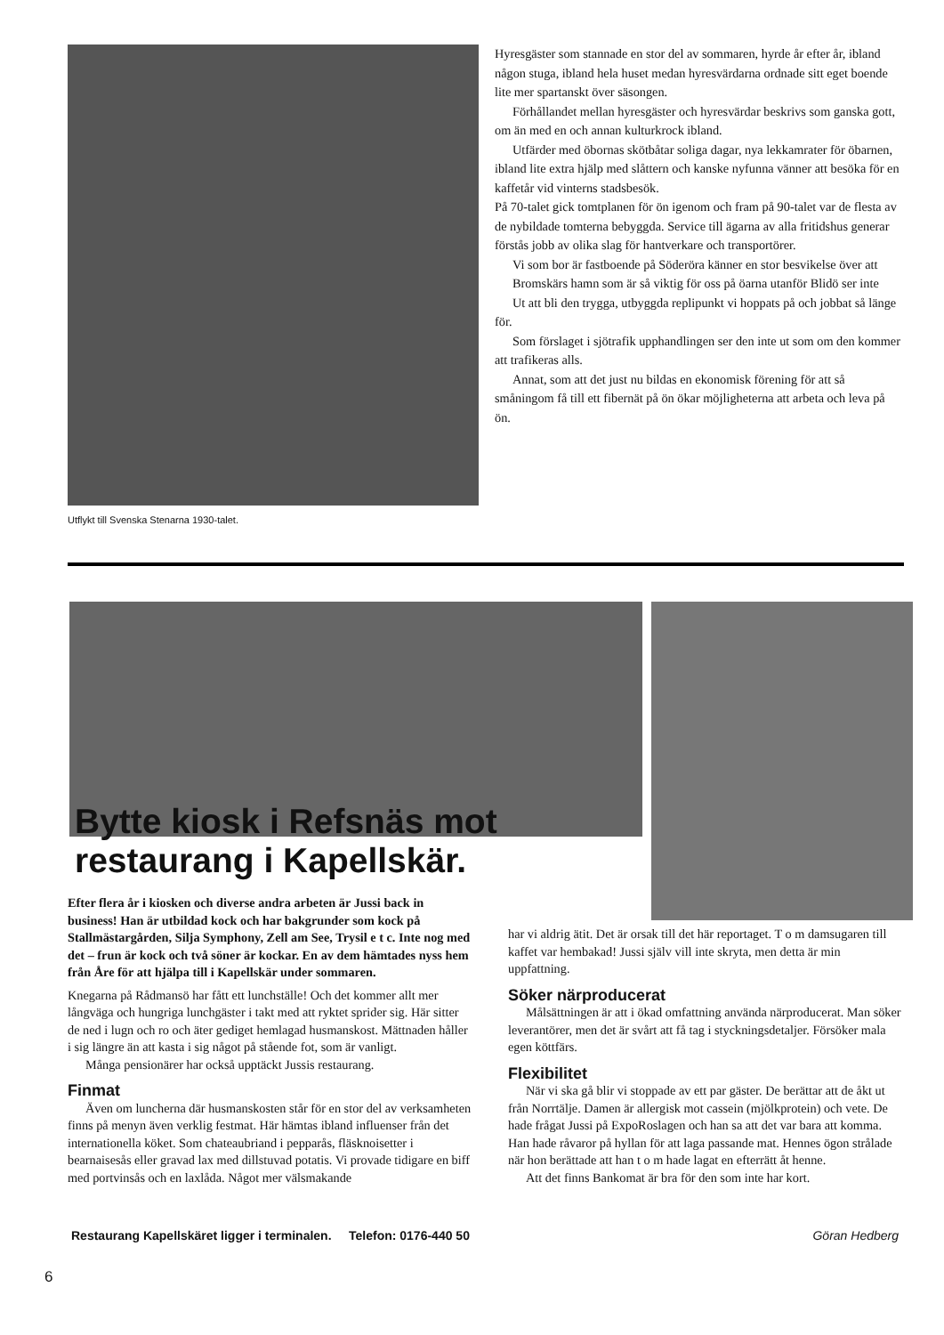Utflykt till Svenska Stenarna 1930-talet.
Hyresgäster som stannade en stor del av sommaren, hyrde år efter år, ibland någon stuga, ibland hela huset medan hyresvärdarna ordnade sitt eget boende lite mer spartanskt över säsongen.
Förhållandet mellan hyresgäster och hyresvärdar beskrivs som ganska gott, om än med en och annan kulturkrock ibland.
Utfärder med öbornas skötbåtar soliga dagar, nya lekkamrater för öbarnen, ibland lite extra hjälp med slåttern och kanske nyfunna vänner att besöka för en kaffetår vid vinterns stadsbesök.
På 70-talet gick tomtplanen för ön igenom och fram på 90-talet var de flesta av de nybildade tomterna bebyggda. Service till ägarna av alla fritidshus generar förstås jobb av olika slag för hantverkare och transportörer.
Vi som bor är fastboende på Söderöra känner en stor besvikelse över att
Bromskärs hamn som är så viktig för oss på öarna utanför Blidö ser inte
Ut att bli den trygga, utbyggda replipunkt vi hoppats på och jobbat så länge för.
Som förslaget i sjötrafik upphandlingen ser den inte ut som om den kommer att trafikeras alls.
Annat, som att det just nu bildas en ekonomisk förening för att så småningom få till ett fibernät på ön ökar möjligheterna att arbeta och leva på ön.
Bytte kiosk i Refsnäs mot
restaurang i Kapellskär.
Efter flera år i kiosken och diverse andra arbeten är Jussi back in business! Han är utbildad kock och har bakgrunder som kock på Stallmästargården, Silja Symphony, Zell am See, Trysil e t c. Inte nog med det – frun är kock och två söner är kockar. En av dem hämtades nyss hem från Åre för att hjälpa till i Kapellskär under sommaren.
Knegarna på Rådmansö har fått ett lunchställe! Och det kommer allt mer långväga och hungriga lunchgäster i takt med att ryktet sprider sig. Här sitter de ned i lugn och ro och äter gediget hemlagad husmanskost. Mättnaden håller i sig längre än att kasta i sig något på stående fot, som är vanligt.
Många pensionärer har också upptäckt Jussis restaurang.
Finmat
Även om luncherna där husmanskosten står för en stor del av verksamheten finns på menyn även verklig festmat. Här hämtas ibland influenser från det internationella köket. Som chateaubriand i pepparås, fläsknoisetter i bearnaisesås eller gravad lax med dillstuvad potatis. Vi provade tidigare en biff med portvinsås och en laxlåda. Något mer välsmakande
har vi aldrig ätit. Det är orsak till det här reportaget. T o m damsugaren till kaffet var hembakad! Jussi själv vill inte skryta, men detta är min uppfattning.
Söker närproducerat
Målsättningen är att i ökad omfattning använda närproducerat. Man söker leverantörer, men det är svårt att få tag i styckningsdetaljer. Försöker mala egen köttfärs.
Flexibilitet
När vi ska gå blir vi stoppade av ett par gäster. De berättar att de åkt ut från Norrtälje. Damen är allergisk mot cassein (mjölkprotein) och vete. De hade frågat Jussi på ExpoRoslagen och han sa att det var bara att komma. Han hade råvaror på hyllan för att laga passande mat. Hennes ögon strålade när hon berättade att han t o m hade lagat en efterrätt åt henne.
Att det finns Bankomat är bra för den som inte har kort.
Restaurang Kapellskäret ligger i terminalen. Telefon: 0176-440 50 Göran Hedberg
6